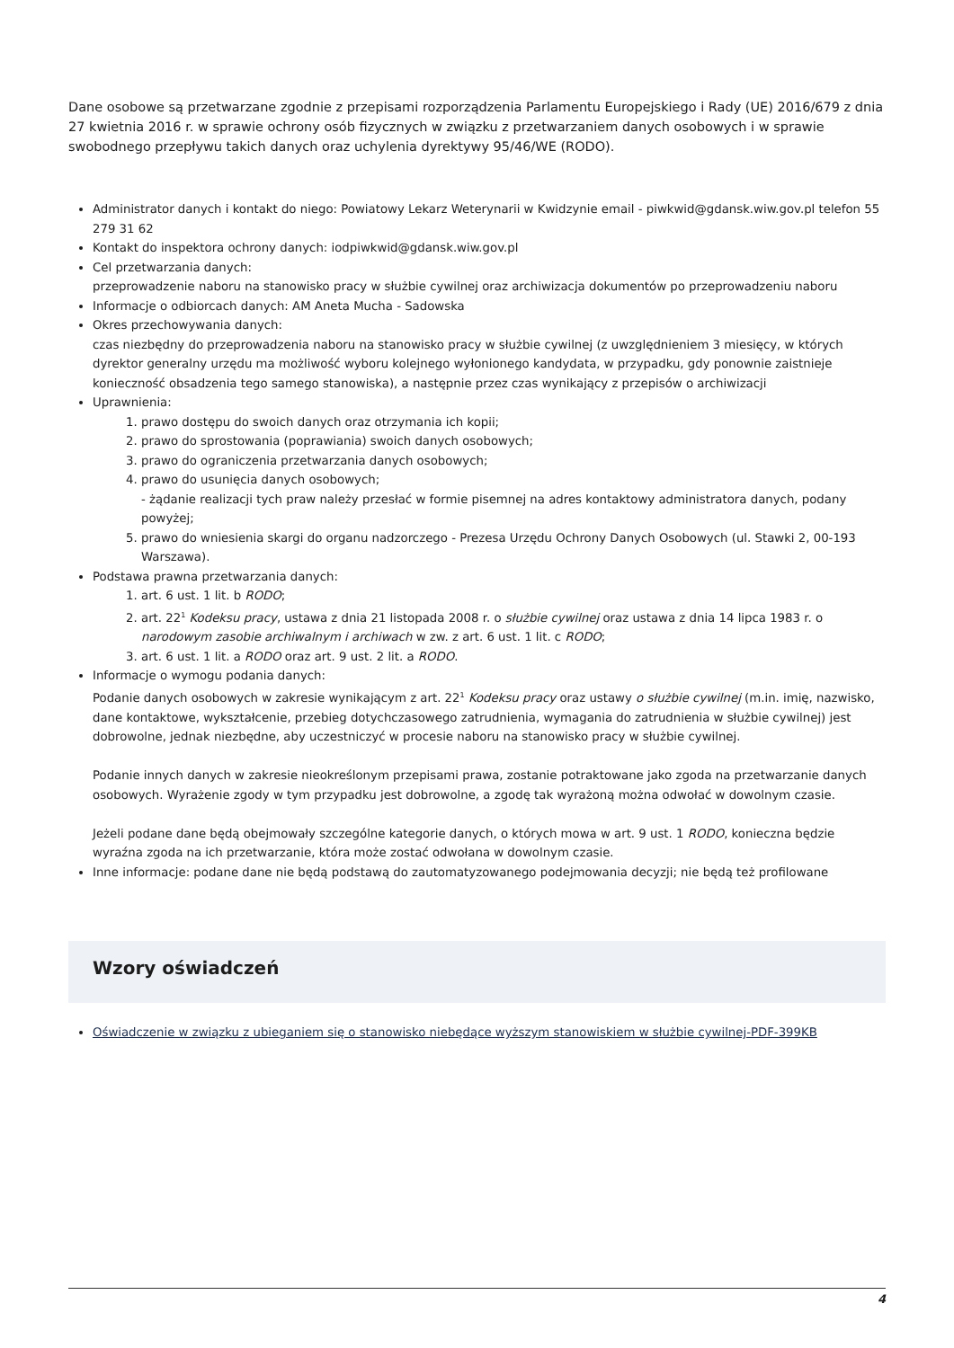Dane osobowe są przetwarzane zgodnie z przepisami rozporządzenia Parlamentu Europejskiego i Rady (UE) 2016/679 z dnia 27 kwietnia 2016 r. w sprawie ochrony osób fizycznych w związku z przetwarzaniem danych osobowych i w sprawie swobodnego przepływu takich danych oraz uchylenia dyrektywy 95/46/WE (RODO).
Administrator danych i kontakt do niego: Powiatowy Lekarz Weterynarii w Kwidzynie email - piwkwid@gdansk.wiw.gov.pl telefon 55 279 31 62
Kontakt do inspektora ochrony danych: iodpiwkwid@gdansk.wiw.gov.pl
Cel przetwarzania danych:
przeprowadzenie naboru na stanowisko pracy w służbie cywilnej oraz archiwizacja dokumentów po przeprowadzeniu naboru
Informacje o odbiorcach danych: AM Aneta Mucha - Sadowska
Okres przechowywania danych:
czas niezbędny do przeprowadzenia naboru na stanowisko pracy w służbie cywilnej (z uwzględnieniem 3 miesięcy, w których dyrektor generalny urzędu ma możliwość wyboru kolejnego wyłonionego kandydata, w przypadku, gdy ponownie zaistnieje konieczność obsadzenia tego samego stanowiska), a następnie przez czas wynikający z przepisów o archiwizacji
Uprawnienia:
1. prawo dostępu do swoich danych oraz otrzymania ich kopii;
2. prawo do sprostowania (poprawiania) swoich danych osobowych;
3. prawo do ograniczenia przetwarzania danych osobowych;
4. prawo do usunięcia danych osobowych;
- żądanie realizacji tych praw należy przesłać w formie pisemnej na adres kontaktowy administratora danych, podany powyżej;
5. prawo do wniesienia skargi do organu nadzorczego - Prezesa Urzędu Ochrony Danych Osobowych (ul. Stawki 2, 00-193 Warszawa).
Podstawa prawna przetwarzania danych:
1. art. 6 ust. 1 lit. b RODO;
2. art. 22<sup>1</sup> Kodeksu pracy, ustawa z dnia 21 listopada 2008 r. o służbie cywilnej oraz ustawa z dnia 14 lipca 1983 r. o narodowym zasobie archiwalnym i archiwach w zw. z art. 6 ust. 1 lit. c RODO;
3. art. 6 ust. 1 lit. a RODO oraz art. 9 ust. 2 lit. a RODO.
Informacje o wymogu podania danych:
Podanie danych osobowych w zakresie wynikającym z art. 22<sup>1</sup> Kodeksu pracy oraz ustawy o służbie cywilnej (m.in. imię, nazwisko, dane kontaktowe, wykształcenie, przebieg dotychczasowego zatrudnienia, wymagania do zatrudnienia w służbie cywilnej) jest dobrowolne, jednak niezbędne, aby uczestniczyć w procesie naboru na stanowisko pracy w służbie cywilnej.
Podanie innych danych w zakresie nieokreślonym przepisami prawa, zostanie potraktowane jako zgoda na przetwarzanie danych osobowych. Wyrażenie zgody w tym przypadku jest dobrowolne, a zgodę tak wyrażoną można odwołać w dowolnym czasie.
Jeżeli podane dane będą obejmowały szczególne kategorie danych, o których mowa w art. 9 ust. 1 RODO, konieczna będzie wyraźna zgoda na ich przetwarzanie, która może zostać odwołana w dowolnym czasie.
Inne informacje: podane dane nie będą podstawą do zautomatyzowanego podejmowania decyzji; nie będą też profilowane
Wzory oświadczeń
Oświadczenie w związku z ubieganiem się o stanowisko niebędące wyższym stanowiskiem w służbie cywilnej-PDF-399KB
4